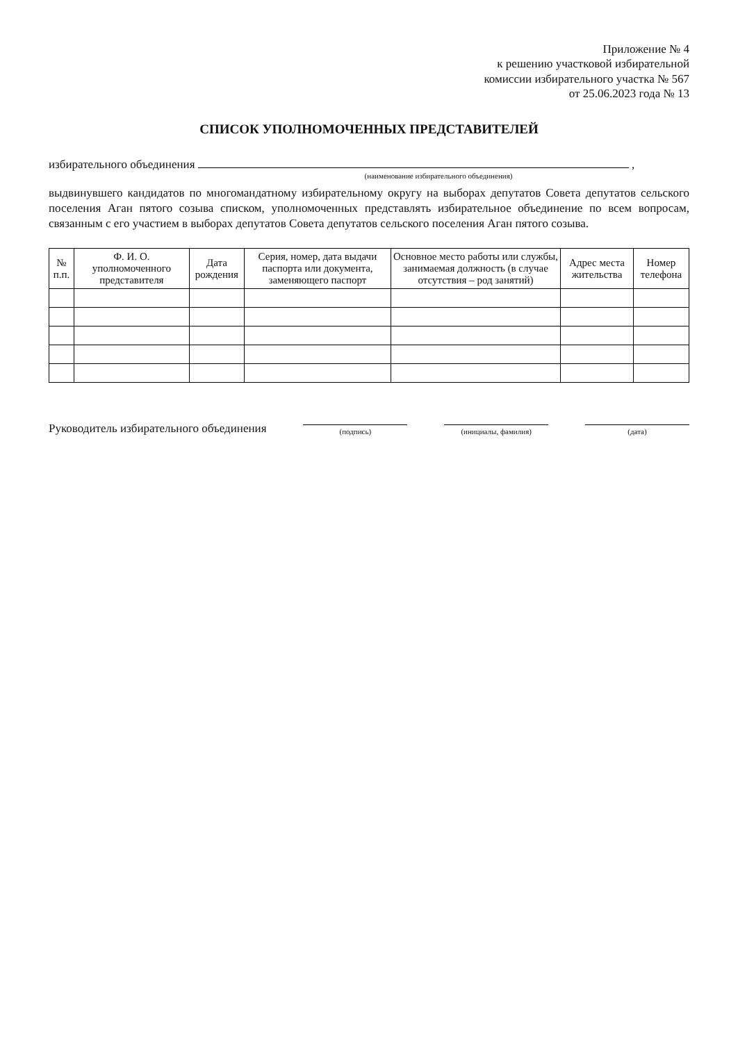Приложение № 4
к решению участковой избирательной
комиссии избирательного участка № 567
от 25.06.2023 года № 13
СПИСОК УПОЛНОМОЧЕННЫХ ПРЕДСТАВИТЕЛЕЙ
избирательного объединения ,
(наименование избирательного объединения)
выдвинувшего кандидатов по многомандатному избирательному округу на выборах депутатов Совета депутатов сельского поселения Аган пятого созыва списком, уполномоченных представлять избирательное объединение по всем вопросам, связанным с его участием в выборах депутатов Совета депутатов сельского поселения Аган пятого созыва.
| № п.п. | Ф. И. О. уполномоченного представителя | Дата рождения | Серия, номер, дата выдачи паспорта или документа, заменяющего паспорт | Основное место работы или службы, занимаемая должность (в случае отсутствия – род занятий) | Адрес места жительства | Номер телефона |
| --- | --- | --- | --- | --- | --- | --- |
Руководитель избирательного объединения
(подпись)
(инициалы, фамилия)
(дата)